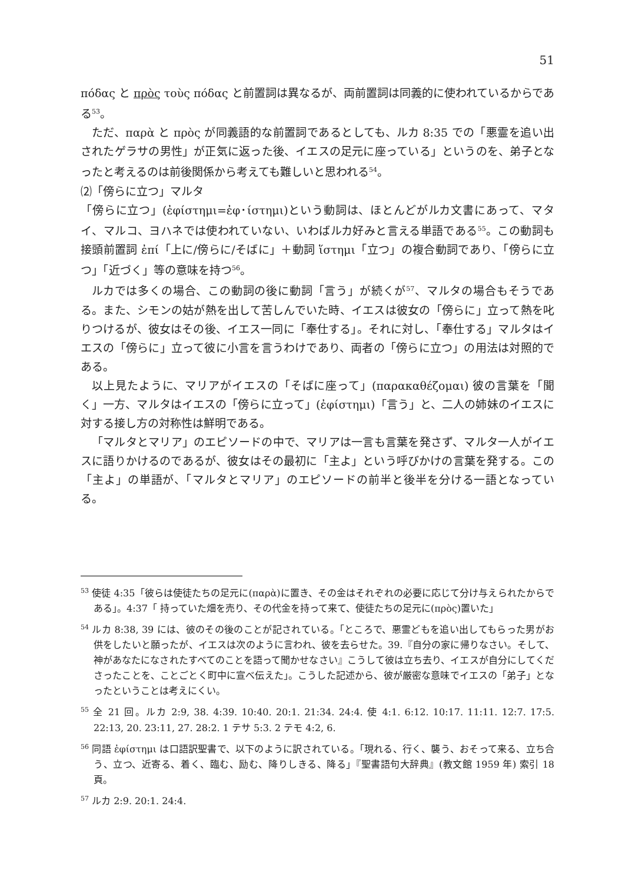51
πόδας と πρὸς τοὺς πόδας と前置詞は異なるが、両前置詞は同義的に使われているからである<sup>53</sup>。
ただ、παρὰ と πρὸς が同義語的な前置詞であるとしても、ルカ 8:35 での「悪霊を追い出されたゲラサの男性」が正気に返った後、イエスの足元に座っている」というのを、弟子となったと考えるのは前後関係から考えても難しいと思われる<sup>54</sup>。
⑵「傍らに立つ」マルタ
「傍らに立つ」(ἐφίστημι=ἐφ･ίστημι)という動詞は、ほとんどがルカ文書にあって、マタイ、マルコ、ヨハネでは使われていない、いわばルカ好みと言える単語である<sup>55</sup>。この動詞も接頭前置詞 ἐπί「上に/傍らに/そばに」＋動詞 ἵστημι「立つ」の複合動詞であり、「傍らに立つ」「近づく」等の意味を持つ<sup>56</sup>。
ルカでは多くの場合、この動詞の後に動詞「言う」が続くが<sup>57</sup>、マルタの場合もそうである。また、シモンの姑が熱を出して苦しんでいた時、イエスは彼女の「傍らに」立って熱を叱りつけるが、彼女はその後、イエス一同に「奉仕する」。それに対し、「奉仕する」マルタはイエスの「傍らに」立って彼に小言を言うわけであり、両者の「傍らに立つ」の用法は対照的である。
以上見たように、マリアがイエスの「そばに座って」(παρακαθέζομαι) 彼の言葉を「聞く」一方、マルタはイエスの「傍らに立って」(ἐφίστημι)「言う」と、二人の姉妹のイエスに対する接し方の対称性は鮮明である。
「マルタとマリア」のエピソードの中で、マリアは一言も言葉を発さず、マルタ一人がイエスに語りかけるのであるが、彼女はその最初に「主よ」という呼びかけの言葉を発する。この「主よ」の単語が、「マルタとマリア」のエピソードの前半と後半を分ける一語となっている。
<sup>53</sup> 使徒 4:35「彼らは使徒たちの足元に(παρὰ)に置き、その金はそれぞれの必要に応じて分け与えられたからである」。4:37「 持っていた畑を売り、その代金を持って来て、使徒たちの足元に(πρὸς)置いた」
<sup>54</sup> ルカ 8:38, 39 には、彼のその後のことが記されている。「ところで、悪霊どもを追い出してもらった男がお供をしたいと願ったが、イエスは次のように言われ、彼を去らせた。39.『自分の家に帰りなさい。そして、神があなたになされたすべてのことを語って聞かせなさい』こうして彼は立ち去り、イエスが自分にしてくださったことを、ことごとく町中に宣べ伝えた」。こうした記述から、彼が厳密な意味でイエスの「弟子」となったということは考えにくい。
<sup>55</sup> 全 21 回。ルカ 2:9, 38. 4:39. 10:40. 20:1. 21:34. 24:4. 使 4:1. 6:12. 10:17. 11:11. 12:7. 17:5. 22:13, 20. 23:11, 27. 28:2. 1 テサ 5:3. 2 テモ 4:2, 6.
<sup>56</sup> 同語 ἐφίστημι は口語訳聖書で、以下のように訳されている。「現れる、行く、襲う、おそって来る、立ち合う、立つ、近寄る、着く、臨む、励む、降りしきる、降る」『聖書語句大辞典』(教文館 1959 年) 索引 18 頁。
<sup>57</sup> ルカ 2:9. 20:1. 24:4.